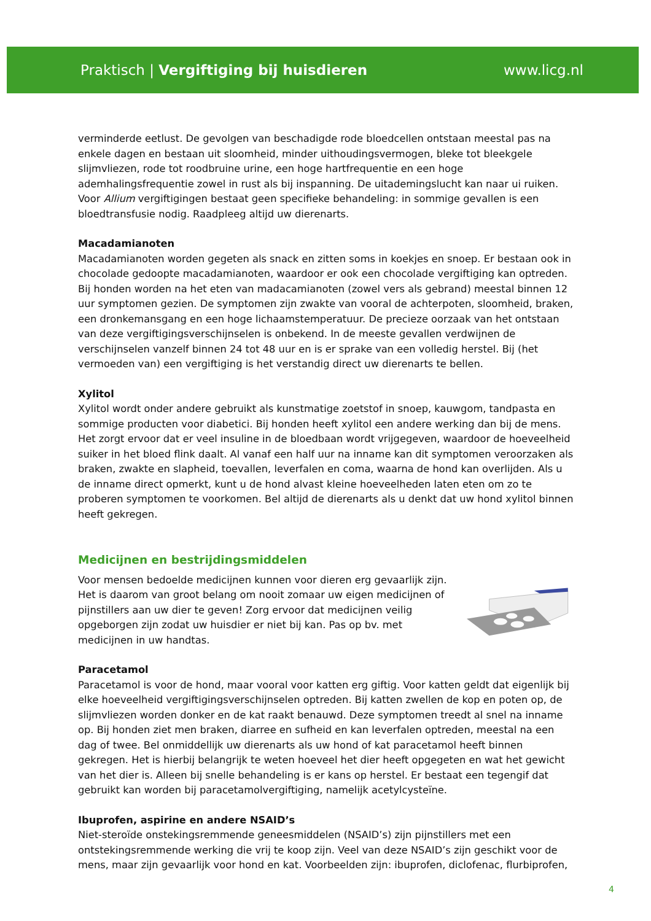Praktisch | Vergiftiging bij huisdieren www.licg.nl
verminderde eetlust. De gevolgen van beschadigde rode bloedcellen ontstaan meestal pas na enkele dagen en bestaan uit sloomheid, minder uithoudingsvermogen, bleke tot bleekgele slijmvliezen, rode tot roodbruine urine, een hoge hartfrequentie en een hoge ademhalingsfrequentie zowel in rust als bij inspanning. De uitademingslucht kan naar ui ruiken. Voor Allium vergiftigingen bestaat geen specifieke behandeling: in sommige gevallen is een bloedtransfusie nodig. Raadpleeg altijd uw dierenarts.
Macadamianoten
Macadamianoten worden gegeten als snack en zitten soms in koekjes en snoep. Er bestaan ook in chocolade gedoopte macadamianoten, waardoor er ook een chocolade vergiftiging kan optreden. Bij honden worden na het eten van madacamianoten (zowel vers als gebrand) meestal binnen 12 uur symptomen gezien. De symptomen zijn zwakte van vooral de achterpoten, sloomheid, braken, een dronkemansgang en een hoge lichaamstemperatuur. De precieze oorzaak van het ontstaan van deze vergiftigingsverschijnselen is onbekend. In de meeste gevallen verdwijnen de verschijnselen vanzelf binnen 24 tot 48 uur en is er sprake van een volledig herstel. Bij (het vermoeden van) een vergiftiging is het verstandig direct uw dierenarts te bellen.
Xylitol
Xylitol wordt onder andere gebruikt als kunstmatige zoetstof in snoep, kauwgom, tandpasta en sommige producten voor diabetici. Bij honden heeft xylitol een andere werking dan bij de mens. Het zorgt ervoor dat er veel insuline in de bloedbaan wordt vrijgegeven, waardoor de hoeveelheid suiker in het bloed flink daalt. Al vanaf een half uur na inname kan dit symptomen veroorzaken als braken, zwakte en slapheid, toevallen, leverfalen en coma, waarna de hond kan overlijden. Als u de inname direct opmerkt, kunt u de hond alvast kleine hoeveelheden laten eten om zo te proberen symptomen te voorkomen. Bel altijd de dierenarts als u denkt dat uw hond xylitol binnen heeft gekregen.
Medicijnen en bestrijdingsmiddelen
Voor mensen bedoelde medicijnen kunnen voor dieren erg gevaarlijk zijn. Het is daarom van groot belang om nooit zomaar uw eigen medicijnen of pijnstillers aan uw dier te geven! Zorg ervoor dat medicijnen veilig opgeborgen zijn zodat uw huisdier er niet bij kan. Pas op bv. met medicijnen in uw handtas.
Paracetamol
Paracetamol is voor de hond, maar vooral voor katten erg giftig. Voor katten geldt dat eigenlijk bij elke hoeveelheid vergiftigingsverschijnselen optreden. Bij katten zwellen de kop en poten op, de slijmvliezen worden donker en de kat raakt benauwd. Deze symptomen treedt al snel na inname op. Bij honden ziet men braken, diarree en sufheid en kan leverfalen optreden, meestal na een dag of twee. Bel onmiddellijk uw dierenarts als uw hond of kat paracetamol heeft binnen gekregen. Het is hierbij belangrijk te weten hoeveel het dier heeft opgegeten en wat het gewicht van het dier is. Alleen bij snelle behandeling is er kans op herstel. Er bestaat een tegengif dat gebruikt kan worden bij paracetamolvergiftiging, namelijk acetylcysteïne.
Ibuprofen, aspirine en andere NSAID’s
Niet-steroïde onstekingsremmende geneesmiddelen (NSAID’s) zijn pijnstillers met een ontstekingsremmende werking die vrij te koop zijn. Veel van deze NSAID’s zijn geschikt voor de mens, maar zijn gevaarlijk voor hond en kat. Voorbeelden zijn: ibuprofen, diclofenac, flurbiprofen,
4